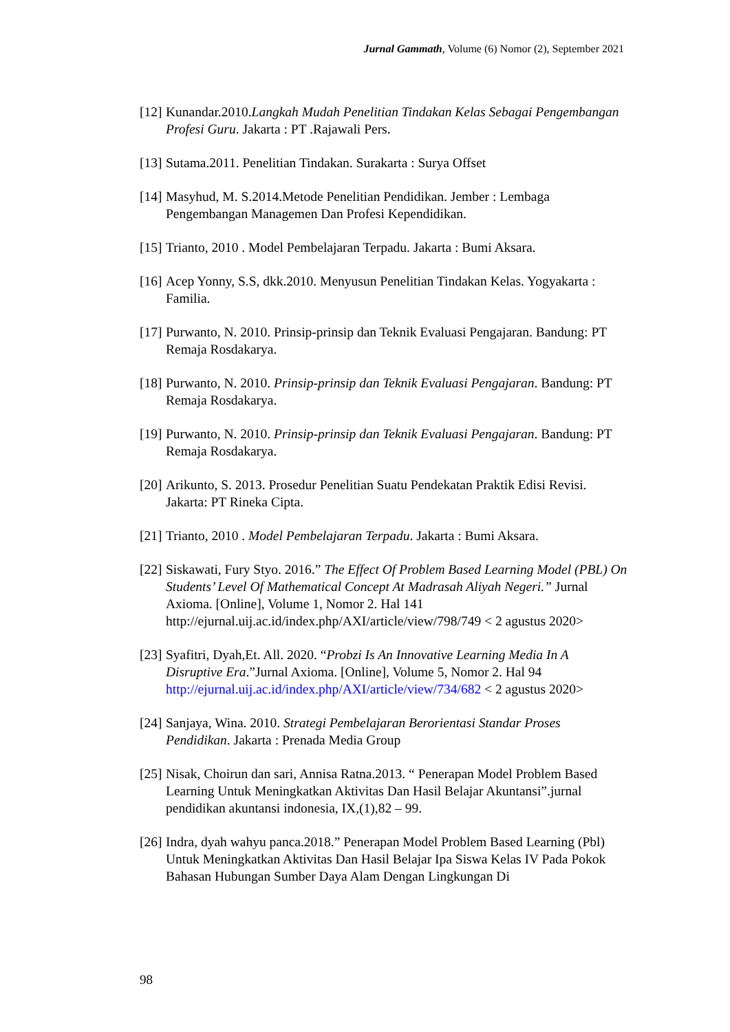Jurnal Gammath, Volume (6) Nomor (2), September 2021
[12] Kunandar.2010.Langkah Mudah Penelitian Tindakan Kelas Sebagai Pengembangan Profesi Guru. Jakarta : PT .Rajawali Pers.
[13] Sutama.2011. Penelitian Tindakan. Surakarta : Surya Offset
[14] Masyhud, M. S.2014.Metode Penelitian Pendidikan. Jember : Lembaga Pengembangan Managemen Dan Profesi Kependidikan.
[15] Trianto, 2010 . Model Pembelajaran Terpadu. Jakarta : Bumi Aksara.
[16] Acep Yonny, S.S, dkk.2010. Menyusun Penelitian Tindakan Kelas. Yogyakarta : Familia.
[17] Purwanto, N. 2010. Prinsip-prinsip dan Teknik Evaluasi Pengajaran. Bandung: PT Remaja Rosdakarya.
[18] Purwanto, N. 2010. Prinsip-prinsip dan Teknik Evaluasi Pengajaran. Bandung: PT Remaja Rosdakarya.
[19] Purwanto, N. 2010. Prinsip-prinsip dan Teknik Evaluasi Pengajaran. Bandung: PT Remaja Rosdakarya.
[20] Arikunto, S. 2013. Prosedur Penelitian Suatu Pendekatan Praktik Edisi Revisi. Jakarta: PT Rineka Cipta.
[21] Trianto, 2010 . Model Pembelajaran Terpadu. Jakarta : Bumi Aksara.
[22] Siskawati, Fury Styo. 2016.” The Effect Of Problem Based Learning Model (PBL) On Students’ Level Of Mathematical Concept At Madrasah Aliyah Negeri.” Jurnal Axioma. [Online], Volume 1, Nomor 2. Hal 141 http://ejurnal.uij.ac.id/index.php/AXI/article/view/798/749 < 2 agustus 2020>
[23] Syafitri, Dyah,Et. All. 2020. “Probzi Is An Innovative Learning Media In A Disruptive Era.”Jurnal Axioma. [Online], Volume 5, Nomor 2. Hal 94 http://ejurnal.uij.ac.id/index.php/AXI/article/view/734/682 < 2 agustus 2020>
[24] Sanjaya, Wina. 2010. Strategi Pembelajaran Berorientasi Standar Proses Pendidikan. Jakarta : Prenada Media Group
[25] Nisak, Choirun dan sari, Annisa Ratna.2013. “ Penerapan Model Problem Based Learning Untuk Meningkatkan Aktivitas Dan Hasil Belajar Akuntansi”.jurnal pendidikan akuntansi indonesia, IX,(1),82 – 99.
[26] Indra, dyah wahyu panca.2018.” Penerapan Model Problem Based Learning (Pbl) Untuk Meningkatkan Aktivitas Dan Hasil Belajar Ipa Siswa Kelas IV Pada Pokok Bahasan Hubungan Sumber Daya Alam Dengan Lingkungan Di
98